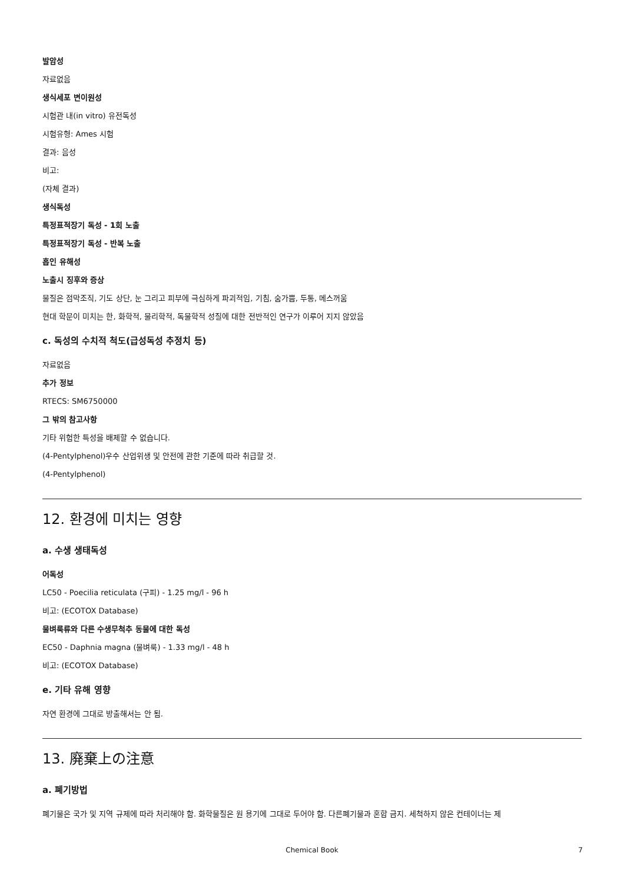발암성
자료없음
생식세포 변이원성
시험관 내(in vitro) 유전독성
시험유형: Ames 시험
결과: 음성
비고:
(자체 결과)
생식독성
특정표적장기 독성 - 1회 노출
특정표적장기 독성 - 반복 노출
흡인 유해성
노출시 징후와 증상
물질은 점막조직, 기도 상단, 눈 그리고 피부에 극심하게 파괴적임, 기침, 숨가쁨, 두통, 메스꺼움
현대 학문이 미치는 한, 화학적, 물리학적, 독물학적 성질에 대한 전반적인 연구가 이루어 지지 않았음
c. 독성의 수치적 척도(급성독성 추정치 등)
자료없음
추가 정보
RTECS: SM6750000
그 밖의 참고사항
기타 위험한 특성을 배제할 수 없습니다.
(4-Pentylphenol)우수 산업위생 및 안전에 관한 기준에 따라 취급할 것.
(4-Pentylphenol)
12. 환경에 미치는 영향
a. 수생 생태독성
어독성
LC50 - Poecilia reticulata (구피) - 1.25 mg/l - 96 h
비고: (ECOTOX Database)
물벼룩류와 다른 수생무척추 동물에 대한 독성
EC50 - Daphnia magna (물벼룩) - 1.33 mg/l - 48 h
비고: (ECOTOX Database)
e. 기타 유해 영향
자연 환경에 그대로 방출해서는 안 됨.
13. 廃棄上の注意
a. 폐기방법
폐기물은 국가 및 지역 규제에 따라 처리해야 함. 화학물질은 원 용기에 그대로 두어야 함. 다른폐기물과 혼합 금지. 세척하지 않은 컨테이너는 제
Chemical Book 7